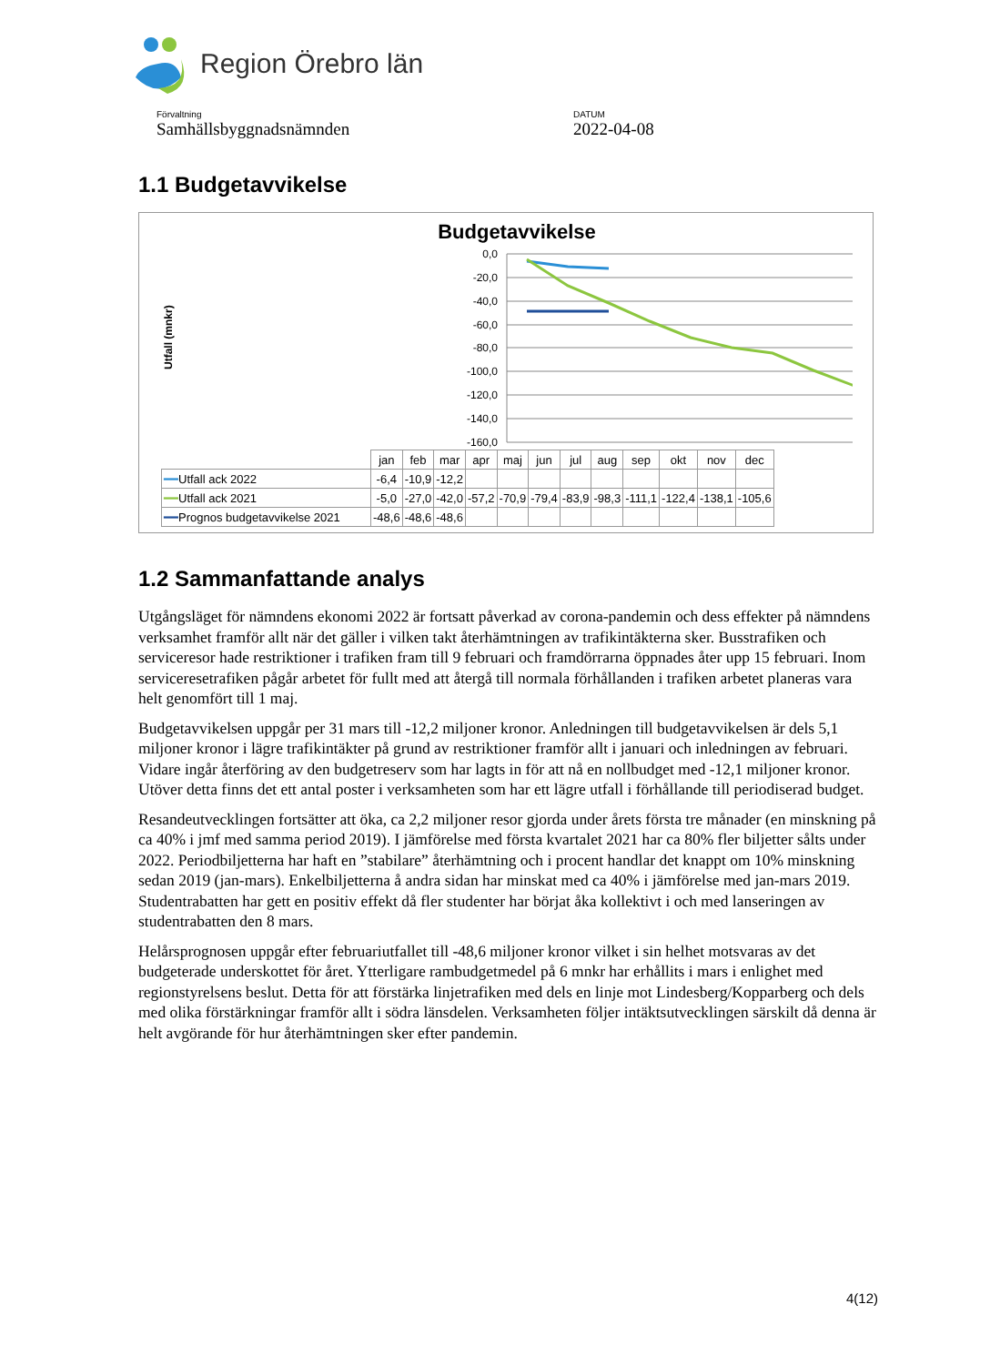Region Örebro län
Förvaltning
Samhällsbyggnadsnämnden
DATUM
2022-04-08
1.1 Budgetavvikelse
Budgetavvikelse
Utfall (mnkr)
0,0
-20,0
-40,0
-60,0
-80,0
-100,0
-120,0
-140,0
-160,0
| | jan | feb | mar | apr | maj | jun | jul | aug | sep | okt | nov | dec |
| --- | --- | --- | --- | --- | --- | --- | --- | --- | --- | --- | --- | --- |
| ━━ Utfall ack 2022 | -6,4 | -10,9 | -12,2 | | | | | | | | | |
| ━━ Utfall ack 2021 | -5,0 | -27,0 | -42,0 | -57,2 | -70,9 | -79,4 | -83,9 | -98,3 | -111,1 | -122,4 | -138,1 | -105,6 |
| ━━ Prognos budgetavvikelse 2021 | -48,6 | -48,6 | -48,6 | | | | | | | | | |
1.2 Sammanfattande analys
Utgångsläget för nämndens ekonomi 2022 är fortsatt påverkad av corona-pandemin och dess effekter på nämndens verksamhet framför allt när det gäller i vilken takt återhämtningen av trafikintäkterna sker. Busstrafiken och serviceresor hade restriktioner i trafiken fram till 9 februari och framdörrarna öppnades åter upp 15 februari. Inom serviceresetrafiken pågår arbetet för fullt med att återgå till normala förhållanden i trafiken arbetet planeras vara helt genomfört till 1 maj.
Budgetavvikelsen uppgår per 31 mars till -12,2 miljoner kronor. Anledningen till budgetavvikelsen är dels 5,1 miljoner kronor i lägre trafikintäkter på grund av restriktioner framför allt i januari och inledningen av februari. Vidare ingår återföring av den budgetreserv som har lagts in för att nå en nollbudget med -12,1 miljoner kronor. Utöver detta finns det ett antal poster i verksamheten som har ett lägre utfall i förhållande till periodiserad budget.
Resandeutvecklingen fortsätter att öka, ca 2,2 miljoner resor gjorda under årets första tre månader (en minskning på ca 40% i jmf med samma period 2019). I jämförelse med första kvartalet 2021 har ca 80% fler biljetter sålts under 2022. Periodbiljetterna har haft en ”stabilare” återhämtning och i procent handlar det knappt om 10% minskning sedan 2019 (jan-mars). Enkelbiljetterna å andra sidan har minskat med ca 40% i jämförelse med jan-mars 2019. Studentrabatten har gett en positiv effekt då fler studenter har börjat åka kollektivt i och med lanseringen av studentrabatten den 8 mars.
Helårsprognosen uppgår efter februariutfallet till -48,6 miljoner kronor vilket i sin helhet motsvaras av det budgeterade underskottet för året. Ytterligare rambudgetmedel på 6 mnkr har erhållits i mars i enlighet med regionstyrelsens beslut. Detta för att förstärka linjetrafiken med dels en linje mot Lindesberg/Kopparberg och dels med olika förstärkningar framför allt i södra länsdelen. Verksamheten följer intäktsutvecklingen särskilt då denna är helt avgörande för hur återhämtningen sker efter pandemin.
4(12)